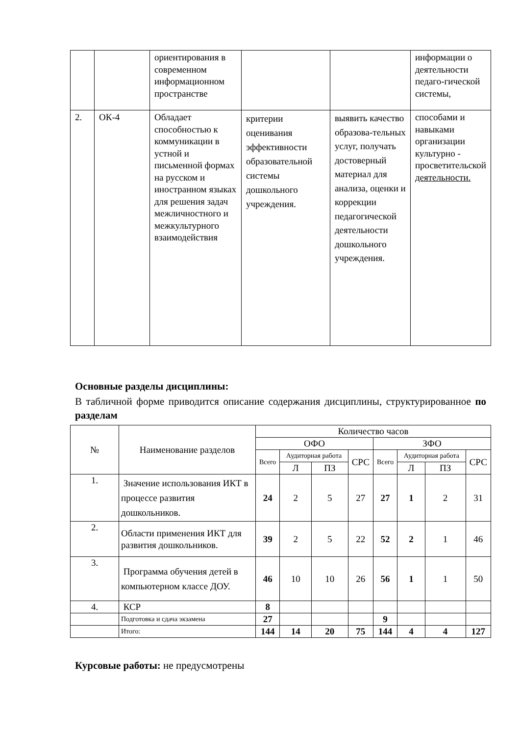| | | ориентирования в современном информационном пространстве | | | информации о деятельности педаго-гической системы, |
| 2. | ОК-4 | Обладает способностью к коммуникации в устной и письменной формах на русском и иностранном языках для решения задач межличностного и межкультурного взаимодействия | критерии оценивания эффективности образовательной системы дошкольного учреждения. | выявить качество образова-тельных услуг, получать достоверный материал для анализа, оценки и коррекции педагогической деятельности дошкольного учреждения. | способами и навыками организации культурно - просветительской деятельности. |
Основные разделы дисциплины:
В табличной форме приводится описание содержания дисциплины, структурированное по разделам
| № | Наименование разделов | Количество часов | | | | | | | |
| --- | --- | --- | --- | --- | --- | --- | --- | --- | --- |
| | | ОФО | | | | ЗФО | | | |
| | | Всего | Аудиторная работа | | СРС | Всего | Аудиторная работа | | СРС |
| | | | Л | ПЗ | | | Л | ПЗ | |
| 1. | Значение использования ИКТ в процессе развития дошкольников. | 24 | 2 | 5 | 27 | 27 | 1 | 2 | 31 |
| 2. | Области применения ИКТ для развития дошкольников. | 39 | 2 | 5 | 22 | 52 | 2 | 1 | 46 |
| 3. | Программа обучения детей в компьютерном классе ДОУ. | 46 | 10 | 10 | 26 | 56 | 1 | 1 | 50 |
| 4. | КСР | 8 | | | | | | | |
| | Подготовка и сдача экзамена | 27 | | | | 9 | | | |
| | Итого: | 144 | 14 | 20 | 75 | 144 | 4 | 4 | 127 |
Курсовые работы: не предусмотрены